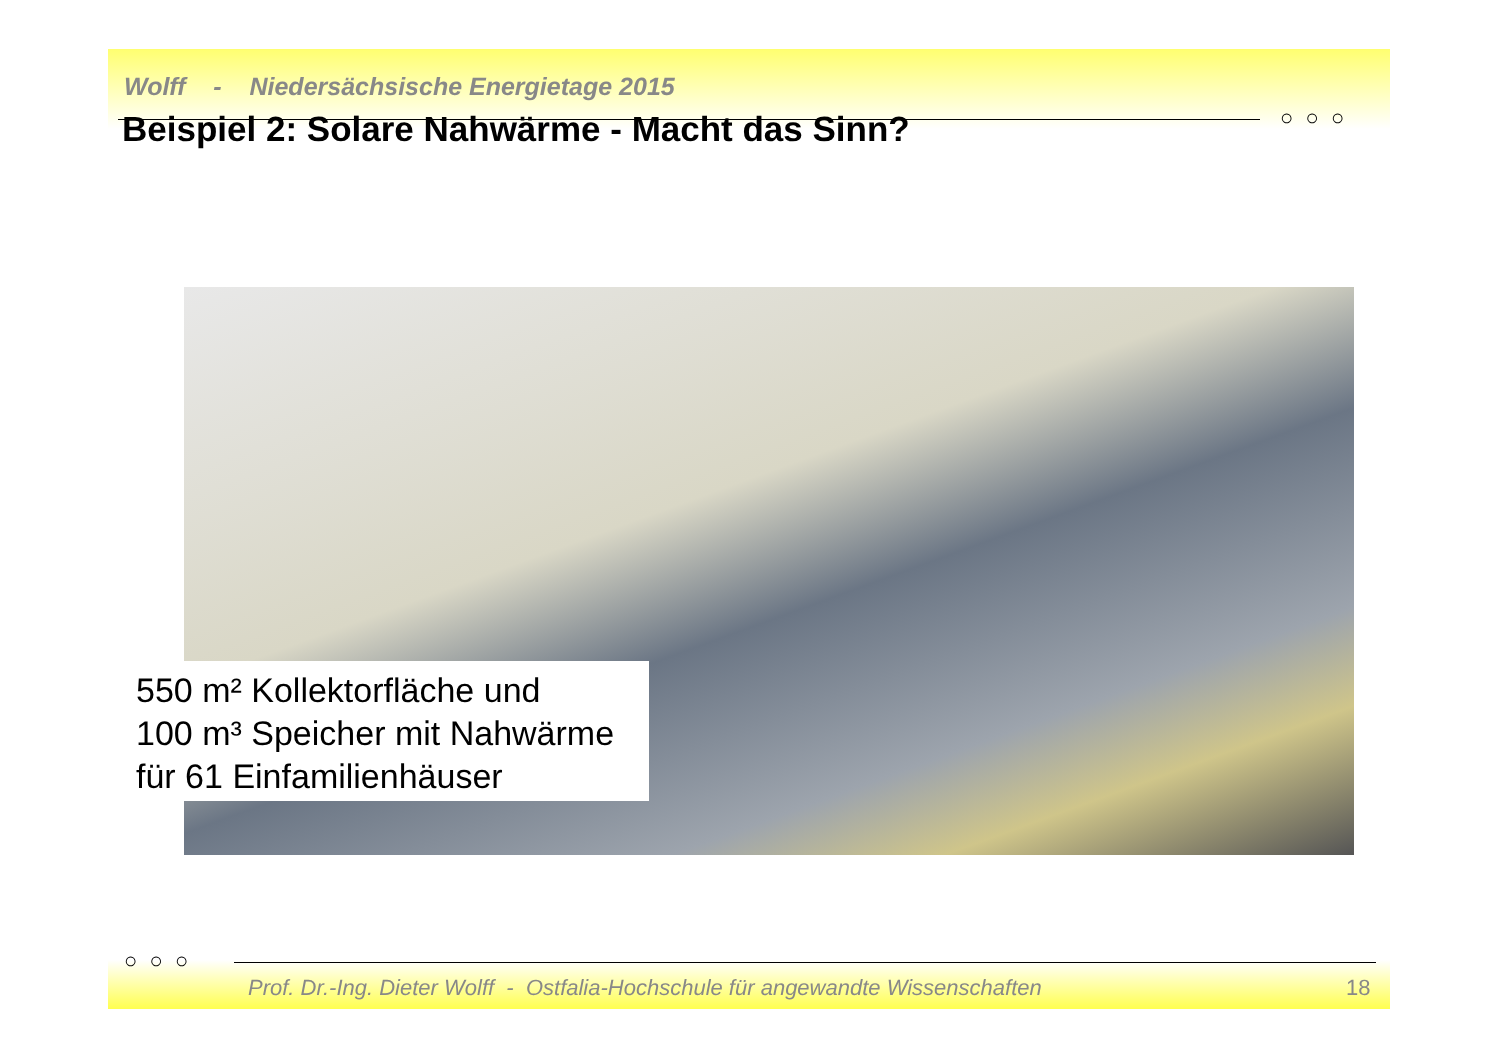Wolff - Niedersächsische Energietage 2015
○ ○ ○
Beispiel 2: Solare Nahwärme - Macht das Sinn?
550 m² Kollektorfläche und
100 m³ Speicher mit Nahwärme
für 61 Einfamilienhäuser
○ ○ ○
Prof. Dr.-Ing. Dieter Wolff - Ostfalia-Hochschule für angewandte Wissenschaften
18